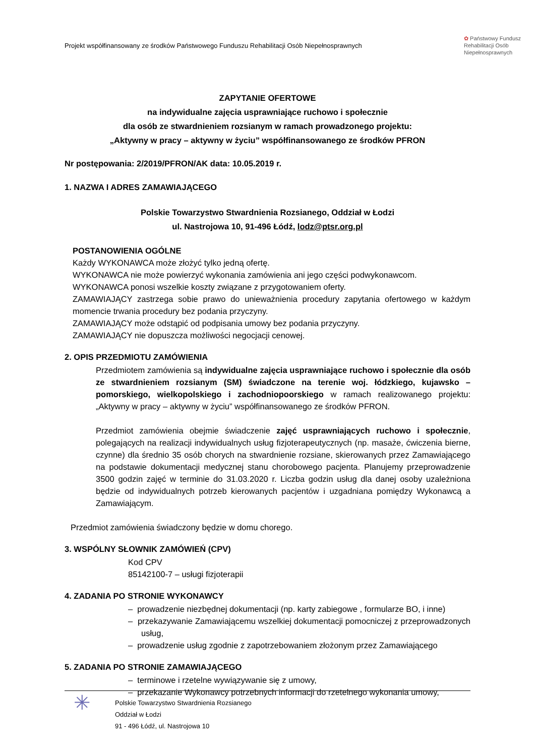Projekt współfinansowany ze środków Państwowego Funduszu Rehabilitacji Osób Niepełnosprawnych
✿ Państwowy Fundusz
Rehabilitacji Osób
Niepełnosprawnych
ZAPYTANIE OFERTOWE
na indywidualne zajęcia usprawniające ruchowo i społecznie
dla osób ze stwardnieniem rozsianym w ramach prowadzonego projektu:
„Aktywny w pracy – aktywny w życiu” współfinansowanego ze środków PFRON
Nr postępowania: 2/2019/PFRON/AK data: 10.05.2019 r.
1. NAZWA I ADRES ZAMAWIAJĄCEGO
Polskie Towarzystwo Stwardnienia Rozsianego, Oddział w Łodzi
ul. Nastrojowa 10, 91-496 Łódź, lodz@ptsr.org.pl
POSTANOWIENIA OGÓLNE
Każdy WYKONAWCA może złożyć tylko jedną ofertę.
WYKONAWCA nie może powierzyć wykonania zamówienia ani jego części podwykonawcom.
WYKONAWCA ponosi wszelkie koszty związane z przygotowaniem oferty.
ZAMAWIAJĄCY zastrzega sobie prawo do unieważnienia procedury zapytania ofertowego w każdym momencie trwania procedury bez podania przyczyny.
ZAMAWIAJĄCY może odstąpić od podpisania umowy bez podania przyczyny.
ZAMAWIAJĄCY nie dopuszcza możliwości negocjacji cenowej.
2. OPIS PRZEDMIOTU ZAMÓWIENIA
Przedmiotem zamówienia są indywidualne zajęcia usprawniające ruchowo i społecznie dla osób ze stwardnieniem rozsianym (SM) świadczone na terenie woj. łódzkiego, kujawsko – pomorskiego, wielkopolskiego i zachodniopoorskiego w ramach realizowanego projektu: „Aktywny w pracy – aktywny w życiu” współfinansowanego ze środków PFRON.
Przedmiot zamówienia obejmie świadczenie zajęć usprawniających ruchowo i społecznie, polegających na realizacji indywidualnych usług fizjoterapeutycznych (np. masaże, ćwiczenia bierne, czynne) dla średnio 35 osób chorych na stwardnienie rozsiane, skierowanych przez Zamawiającego na podstawie dokumentacji medycznej stanu chorobowego pacjenta. Planujemy przeprowadzenie 3500 godzin zajęć w terminie do 31.03.2020 r. Liczba godzin usług dla danej osoby uzależniona będzie od indywidualnych potrzeb kierowanych pacjentów i uzgadniana pomiędzy Wykonawcą a Zamawiającym.
Przedmiot zamówienia świadczony będzie w domu chorego.
3. WSPÓLNY SŁOWNIK ZAMÓWIEŃ (CPV)
Kod CPV
85142100-7 – usługi fizjoterapii
4. ZADANIA PO STRONIE WYKONAWCY
– prowadzenie niezbędnej dokumentacji (np. karty zabiegowe , formularze BO, i inne)
– przekazywanie Zamawiającemu wszelkiej dokumentacji pomocniczej z przeprowadzonych usług,
– prowadzenie usług zgodnie z zapotrzebowaniem złożonym przez Zamawiającego
5. ZADANIA PO STRONIE ZAMAWIAJĄCEGO
– terminowe i rzetelne wywiązywanie się z umowy,
– przekazanie Wykonawcy potrzebnych informacji do rzetelnego wykonania umowy,
✳
Polskie Towarzystwo Stwardnienia Rozsianego
Oddział w Łodzi
91 - 496 Łódź, ul. Nastrojowa 10